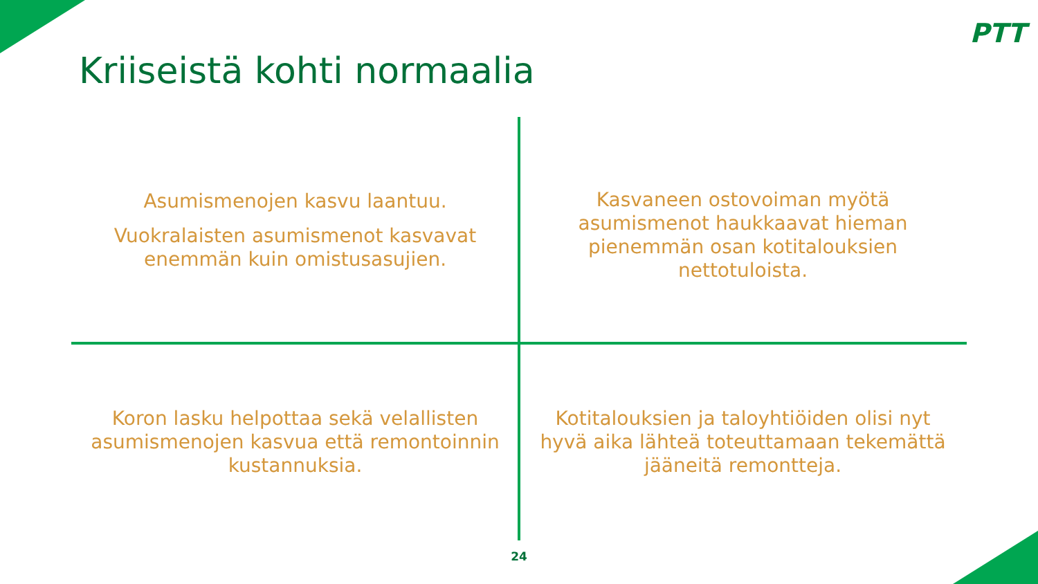PTT
Kriiseistä kohti normaalia
Asumismenojen kasvu laantuu.
Vuokralaisten asumismenot kasvavat enemmän kuin omistusasujien.
Kasvaneen ostovoiman myötä asumismenot haukkaavat hieman pienemmän osan kotitalouksien nettotuloista.
Koron lasku helpottaa sekä velallisten asumismenojen kasvua että remontoinnin kustannuksia.
Kotitalouksien ja taloyhtiöiden olisi nyt hyvä aika lähteä toteuttamaan tekemättä jääneitä remontteja.
24